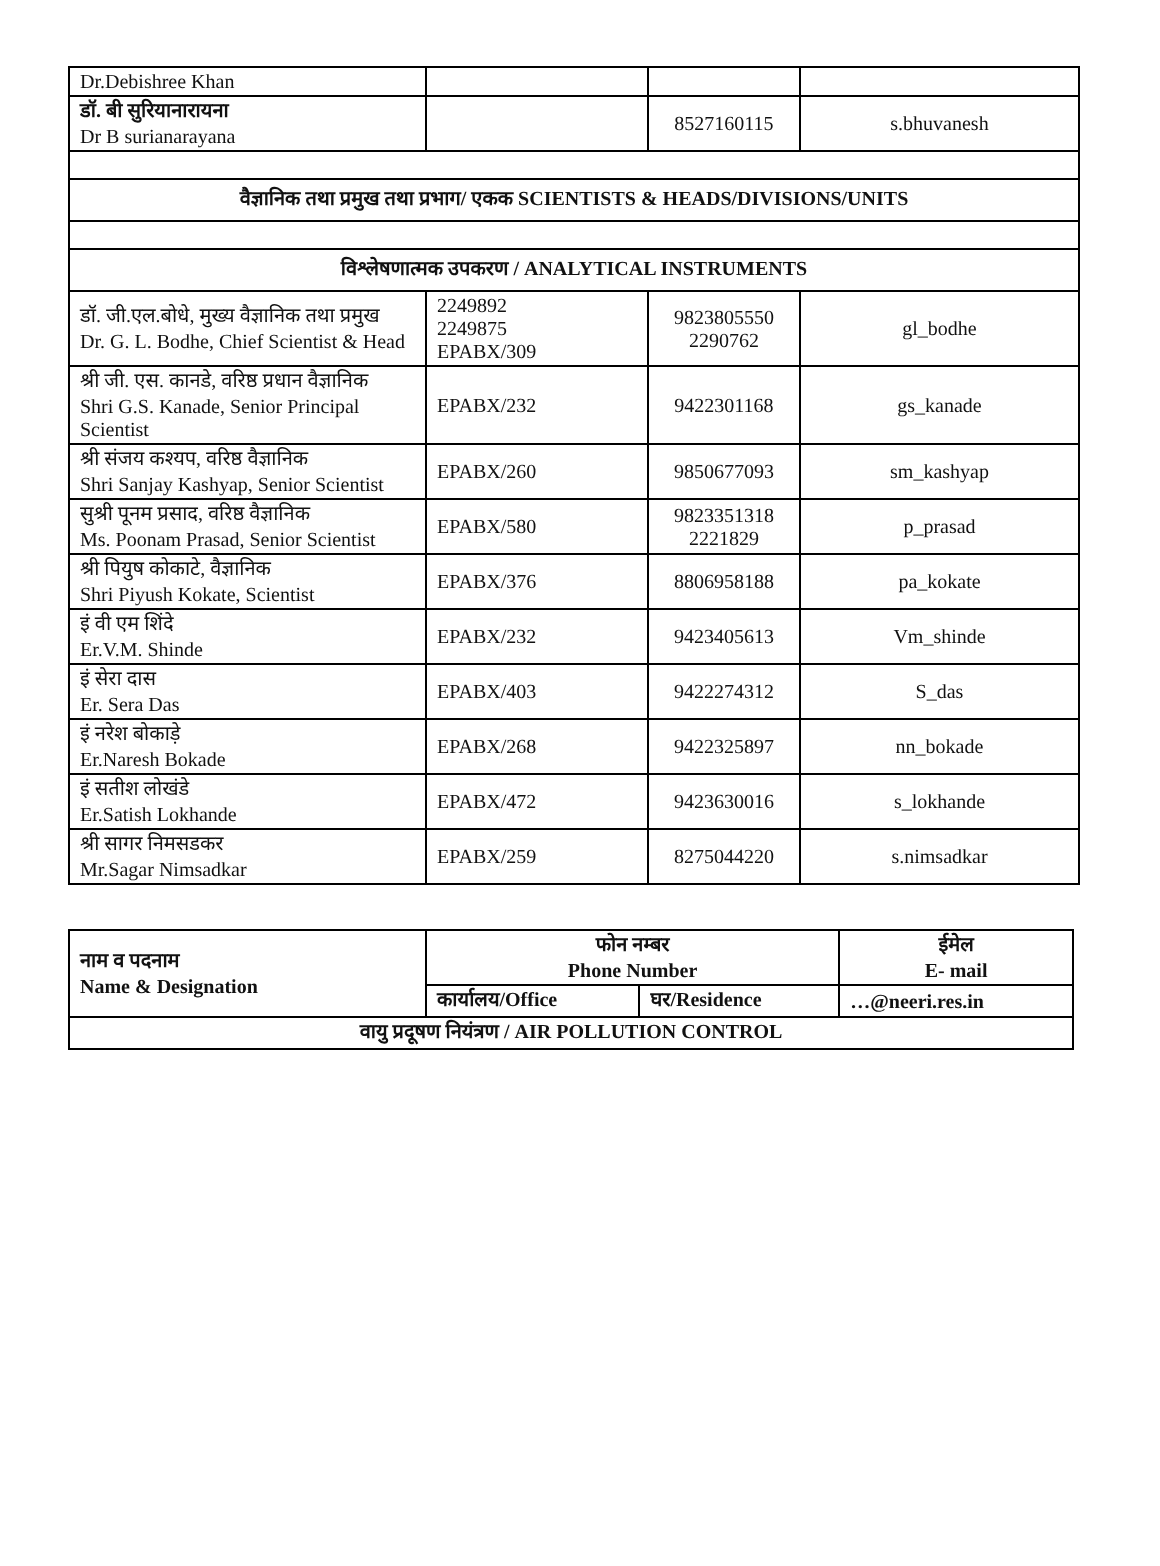| Dr.Debishree Khan | | | |
| डॉ. बी सुरियानारायना Dr B surianarayana | | 8527160115 | s.bhuvanesh |
| वैज्ञानिक तथा प्रमुख तथा प्रभाग/ एकक SCIENTISTS & HEADS/DIVISIONS/UNITS | | | |
| विश्लेषणात्मक उपकरण / ANALYTICAL INSTRUMENTS | | | |
| डॉ. जी.एल.बोधे, मुख्य वैज्ञानिक तथा प्रमुख Dr. G. L. Bodhe, Chief Scientist & Head | 2249892 2249875 EPABX/309 | 9823805550 2290762 | gl_bodhe |
| श्री जी. एस. कानडे, वरिष्ठ प्रधान वैज्ञानिक Shri G.S. Kanade, Senior Principal Scientist | EPABX/232 | 9422301168 | gs_kanade |
| श्री संजय कश्यप, वरिष्ठ वैज्ञानिक Shri Sanjay Kashyap, Senior Scientist | EPABX/260 | 9850677093 | sm_kashyap |
| सुश्री पूनम प्रसाद, वरिष्ठ वैज्ञानिक Ms. Poonam Prasad, Senior Scientist | EPABX/580 | 9823351318 2221829 | p_prasad |
| श्री पियुष कोकाटे, वैज्ञानिक Shri Piyush Kokate, Scientist | EPABX/376 | 8806958188 | pa_kokate |
| इं वी एम शिंदे Er.V.M. Shinde | EPABX/232 | 9423405613 | Vm_shinde |
| इं सेरा दास Er. Sera Das | EPABX/403 | 9422274312 | S_das |
| इं नरेश बोकाड़े Er.Naresh Bokade | EPABX/268 | 9422325897 | nn_bokade |
| इं सतीश लोखंडे Er.Satish Lokhande | EPABX/472 | 9423630016 | s_lokhande |
| श्री सागर निमसडकर Mr.Sagar Nimsadkar | EPABX/259 | 8275044220 | s.nimsadkar |
| नाम व पदनाम Name & Designation | फोन नम्बर Phone Number | | ईमेल E- mail |
| --- | --- | --- | --- |
| | कार्यालय/Office | घर/Residence | …@neeri.res.in |
| वायु प्रदूषण नियंत्रण / AIR POLLUTION CONTROL | | | |